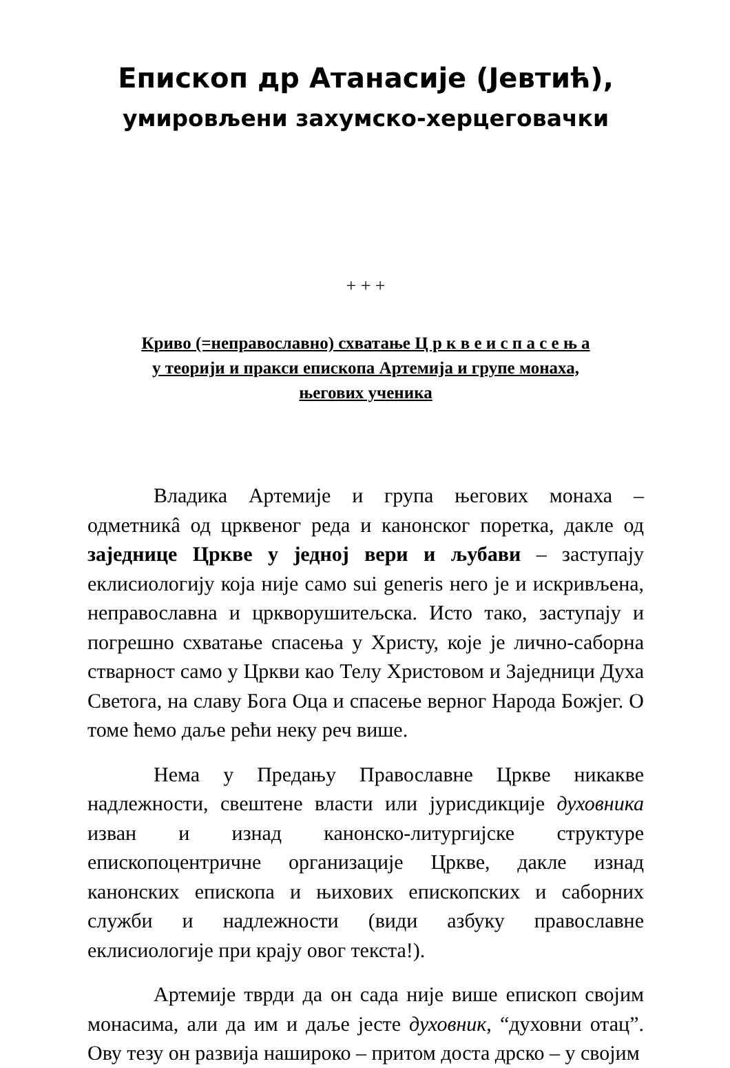Епископ др Атанасије (Јевтић),
умировљени захумско-херцеговачки
+ + +
Криво (=неправославно) схватање Ц р к в е и с п а с е њ а
у теорији и пракси епископа Артемија и групе монаха,
његових ученика
Владика Артемије и група његових монаха – одметникâ од црквеног реда и канонског поретка, дакле од заједнице Цркве у једној вери и љубави – заступају еклисиологију која није само sui generis него је и искривљена, неправославна и цркворушитељска. Исто тако, заступају и погрешно схватање спасења у Христу, које је лично-саборна стварност само у Цркви као Телу Христовом и Заједници Духа Светога, на славу Бога Оца и спасење верног Народа Божјег. О томе ћемо даље рећи неку реч више.
Нема у Предању Православне Цркве никакве надлежности, свештене власти или јурисдикције духовника изван и изнад канонско-литургијске структуре епископоцентричне организације Цркве, дакле изнад канонских епископа и њихових епископских и саборних служби и надлежности (види азбуку православне еклисиологије при крају овог текста!).
Артемије тврди да он сада није више епископ својим монасима, али да им и даље јесте духовник, “духовни отац”. Ову тезу он развија нашироко – притом доста дрско – у својим